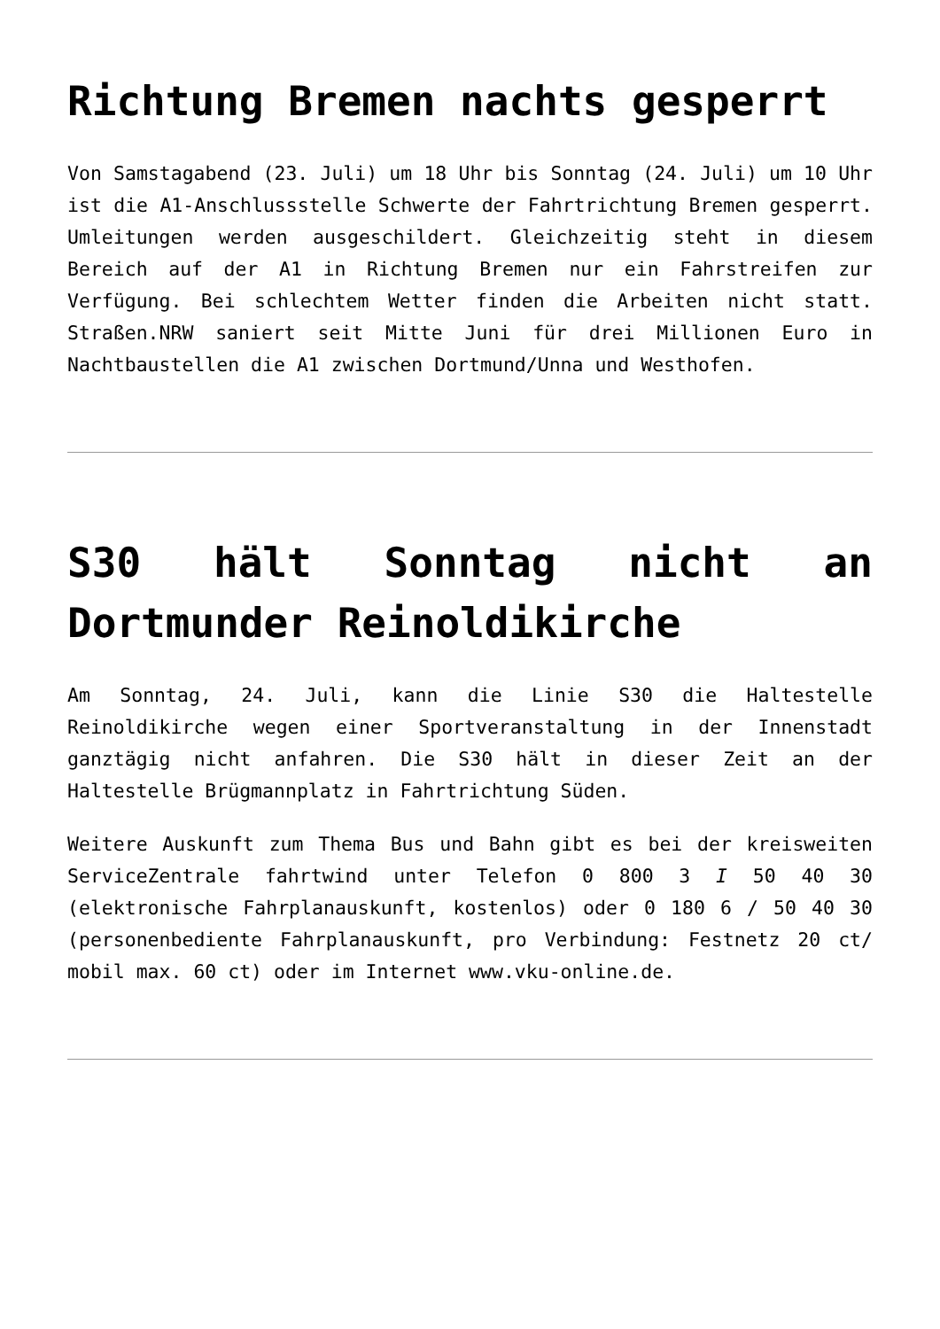Richtung Bremen nachts gesperrt
Von Samstagabend (23. Juli) um 18 Uhr bis Sonntag (24. Juli) um 10 Uhr ist die A1-Anschlussstelle Schwerte der Fahrtrichtung Bremen gesperrt. Umleitungen werden ausgeschildert. Gleichzeitig steht in diesem Bereich auf der A1 in Richtung Bremen nur ein Fahrstreifen zur Verfügung. Bei schlechtem Wetter finden die Arbeiten nicht statt. Straßen.NRW saniert seit Mitte Juni für drei Millionen Euro in Nachtbaustellen die A1 zwischen Dortmund/Unna und Westhofen.
S30 hält Sonntag nicht an Dortmunder Reinoldikirche
Am Sonntag, 24. Juli, kann die Linie S30 die Haltestelle Reinoldikirche wegen einer Sportveranstaltung in der Innenstadt ganztägig nicht anfahren. Die S30 hält in dieser Zeit an der Haltestelle Brügmannplatz in Fahrtrichtung Süden.
Weitere Auskunft zum Thema Bus und Bahn gibt es bei der kreisweiten ServiceZentrale fahrtwind unter Telefon 0 800 3 I 50 40 30 (elektronische Fahrplanauskunft, kostenlos) oder 0 180 6 / 50 40 30 (personenbediente Fahrplanauskunft, pro Verbindung: Festnetz 20 ct/ mobil max. 60 ct) oder im Internet www.vku-online.de.